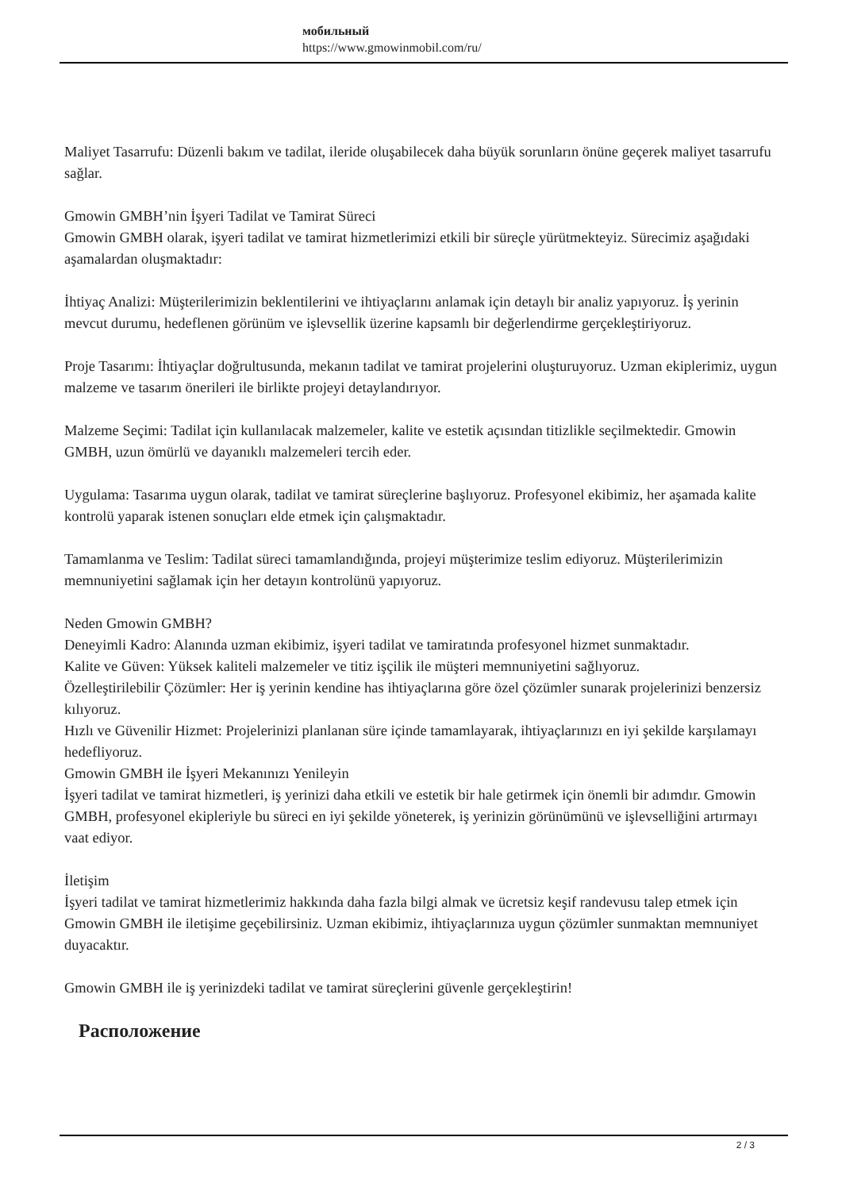мобильный
https://www.gmowinmobil.com/ru/
Maliyet Tasarrufu: Düzenli bakım ve tadilat, ileride oluşabilecek daha büyük sorunların önüne geçerek maliyet tasarrufu sağlar.
Gmowin GMBH’nin İşyeri Tadilat ve Tamirat Süreci
Gmowin GMBH olarak, işyeri tadilat ve tamirat hizmetlerimizi etkili bir süreçle yürütmekteyiz. Sürecimiz aşağıdaki aşamalardan oluşmaktadır:
İhtiyaç Analizi: Müşterilerimizin beklentilerini ve ihtiyaçlarını anlamak için detaylı bir analiz yapıyoruz. İş yerinin mevcut durumu, hedeflenen görünüm ve işlevsellik üzerine kapsamlı bir değerlendirme gerçekleştiriyoruz.
Proje Tasarımı: İhtiyaçlar doğrultusunda, mekanın tadilat ve tamirat projelerini oluşturuyoruz. Uzman ekiplerimiz, uygun malzeme ve tasarım önerileri ile birlikte projeyi detaylandırıyor.
Malzeme Seçimi: Tadilat için kullanılacak malzemeler, kalite ve estetik açısından titizlikle seçilmektedir. Gmowin GMBH, uzun ömürlü ve dayanıklı malzemeleri tercih eder.
Uygulama: Tasarıma uygun olarak, tadilat ve tamirat süreçlerine başlıyoruz. Profesyonel ekibimiz, her aşamada kalite kontrolü yaparak istenen sonuçları elde etmek için çalışmaktadır.
Tamamlanma ve Teslim: Tadilat süreci tamamlandığında, projeyi müşterimize teslim ediyoruz. Müşterilerimizin memnuniyetini sağlamak için her detayın kontrolünü yapıyoruz.
Neden Gmowin GMBH?
Deneyimli Kadro: Alanında uzman ekibimiz, işyeri tadilat ve tamiratında profesyonel hizmet sunmaktadır.
Kalite ve Güven: Yüksek kaliteli malzemeler ve titiz işçilik ile müşteri memnuniyetini sağlıyoruz.
Özelleştirilebilir Çözümler: Her iş yerinin kendine has ihtiyaçlarına göre özel çözümler sunarak projelerinizi benzersiz kılıyoruz.
Hızlı ve Güvenilir Hizmet: Projelerinizi planlanan süre içinde tamamlayarak, ihtiyaçlarınızı en iyi şekilde karşılamayı hedefliyoruz.
Gmowin GMBH ile İşyeri Mekanınızı Yenileyin
İşyeri tadilat ve tamirat hizmetleri, iş yerinizi daha etkili ve estetik bir hale getirmek için önemli bir adımdır. Gmowin GMBH, profesyonel ekipleriyle bu süreci en iyi şekilde yöneterek, iş yerinizin görünümünü ve işlevselliğini artırmayı vaat ediyor.
İletişim
İşyeri tadilat ve tamirat hizmetlerimiz hakkında daha fazla bilgi almak ve ücretsiz keşif randevusu talep etmek için Gmowin GMBH ile iletişime geçebilirsiniz. Uzman ekibimiz, ihtiyaçlarınıza uygun çözümler sunmaktan memnuniyet duyacaktır.
Gmowin GMBH ile iş yerinizdeki tadilat ve tamirat süreçlerini güvenle gerçekleştirin!
Расположение
2 / 3